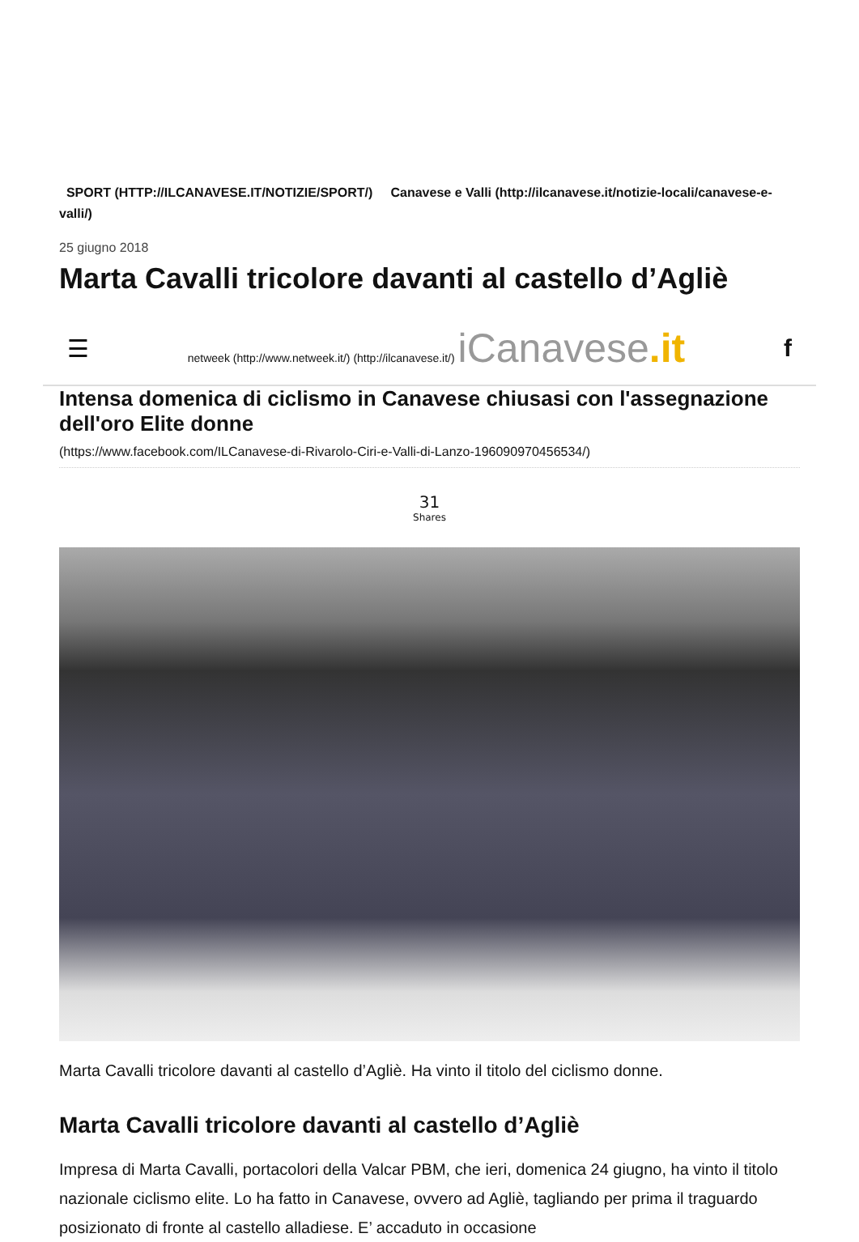SPORT (HTTP://ILCANAVESE.IT/NOTIZIE/SPORT/) Canavese e Valli (http://ilcanavese.it/notizie-locali/canavese-e-valli/)
25 giugno 2018
Marta Cavalli tricolore davanti al castello d’Agliè
☰ netweek (http://www.netweek.it/) (http://ilcanavese.it/) iCanavese.it f
Intensa domenica di ciclismo in Canavese chiusasi con l'assegnazione dell'oro Elite donne
(https://www.facebook.com/ILCanavese-di-Rivarolo-Ciri-e-Valli-di-Lanzo-196090970456534/)
31
Shares
Marta Cavalli tricolore davanti al castello d’Agliè. Ha vinto il titolo del ciclismo donne.
Marta Cavalli tricolore davanti al castello d’Agliè
Impresa di Marta Cavalli, portacolori della Valcar PBM, che ieri, domenica 24 giugno, ha vinto il titolo nazionale ciclismo elite. Lo ha fatto in Canavese, ovvero ad Agliè, tagliando per prima il traguardo posizionato di fronte al castello alladiese. E’ accaduto in occasione